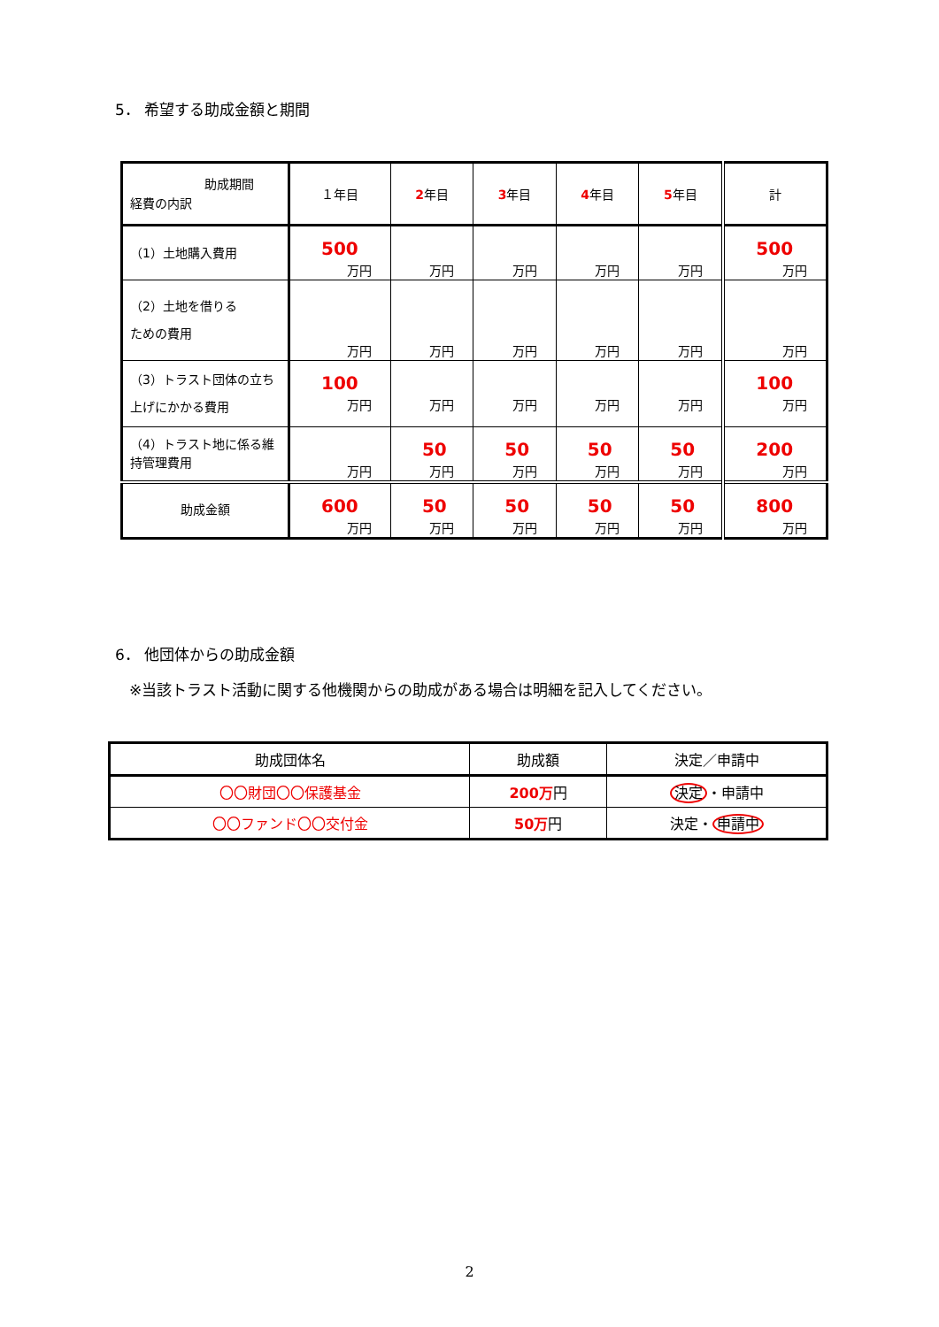5． 希望する助成金額と期間
| 助成期間 経費の内訳 | １年目 | 2 年目 | 3 年目 | 4 年目 | 5 年目 | 計 |
| （1）土地購入費用 | 500 万円 | 万円 | 万円 | 万円 | 万円 | 500 万円 |
| （2）土地を借りる ための費用 | 万円 | 万円 | 万円 | 万円 | 万円 | 万円 |
| （3）トラスト団体の立ち上げにかかる費用 | 100 万円 | 万円 | 万円 | 万円 | 万円 | 100 万円 |
| （4）トラスト地に係る維持管理費用 | 万円 | 50 万円 | 50 万円 | 50 万円 | 50 万円 | 200 万円 |
| 助成金額 | 600 万円 | 50 万円 | 50 万円 | 50 万円 | 50 万円 | 800 万円 |
6． 他団体からの助成金額
※当該トラスト活動に関する他機関からの助成がある場合は明細を記入してください。
| 助成団体名 | 助成額 | 決定／申請中 |
| --- | --- | --- |
| 〇〇財団〇〇保護基金 | 200万 円 | 決定 ・申請中 |
| 〇〇ファンド〇〇交付金 | 50万 円 | 決定・ 申請中 |
2